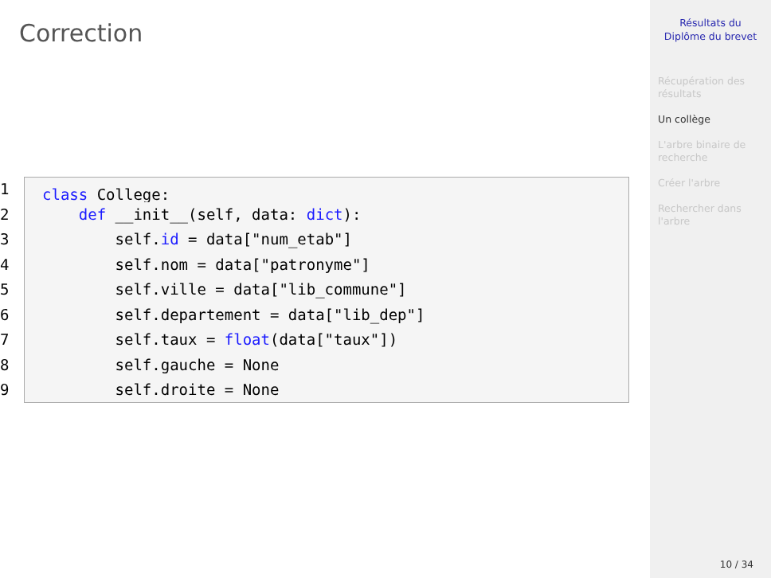Correction
1 class College:
2 def __init__(self, data: dict):
3 self.id = data["num_etab"]
4 self.nom = data["patronyme"]
5 self.ville = data["lib_commune"]
6 self.departement = data["lib_dep"]
7 self.taux = float(data["taux"])
8 self.gauche = None
9 self.droite = None
Résultats du
Diplôme du brevet
Récupération des résultats
Un collège
L'arbre binaire de recherche
Créer l'arbre
Rechercher dans l'arbre
10 / 34